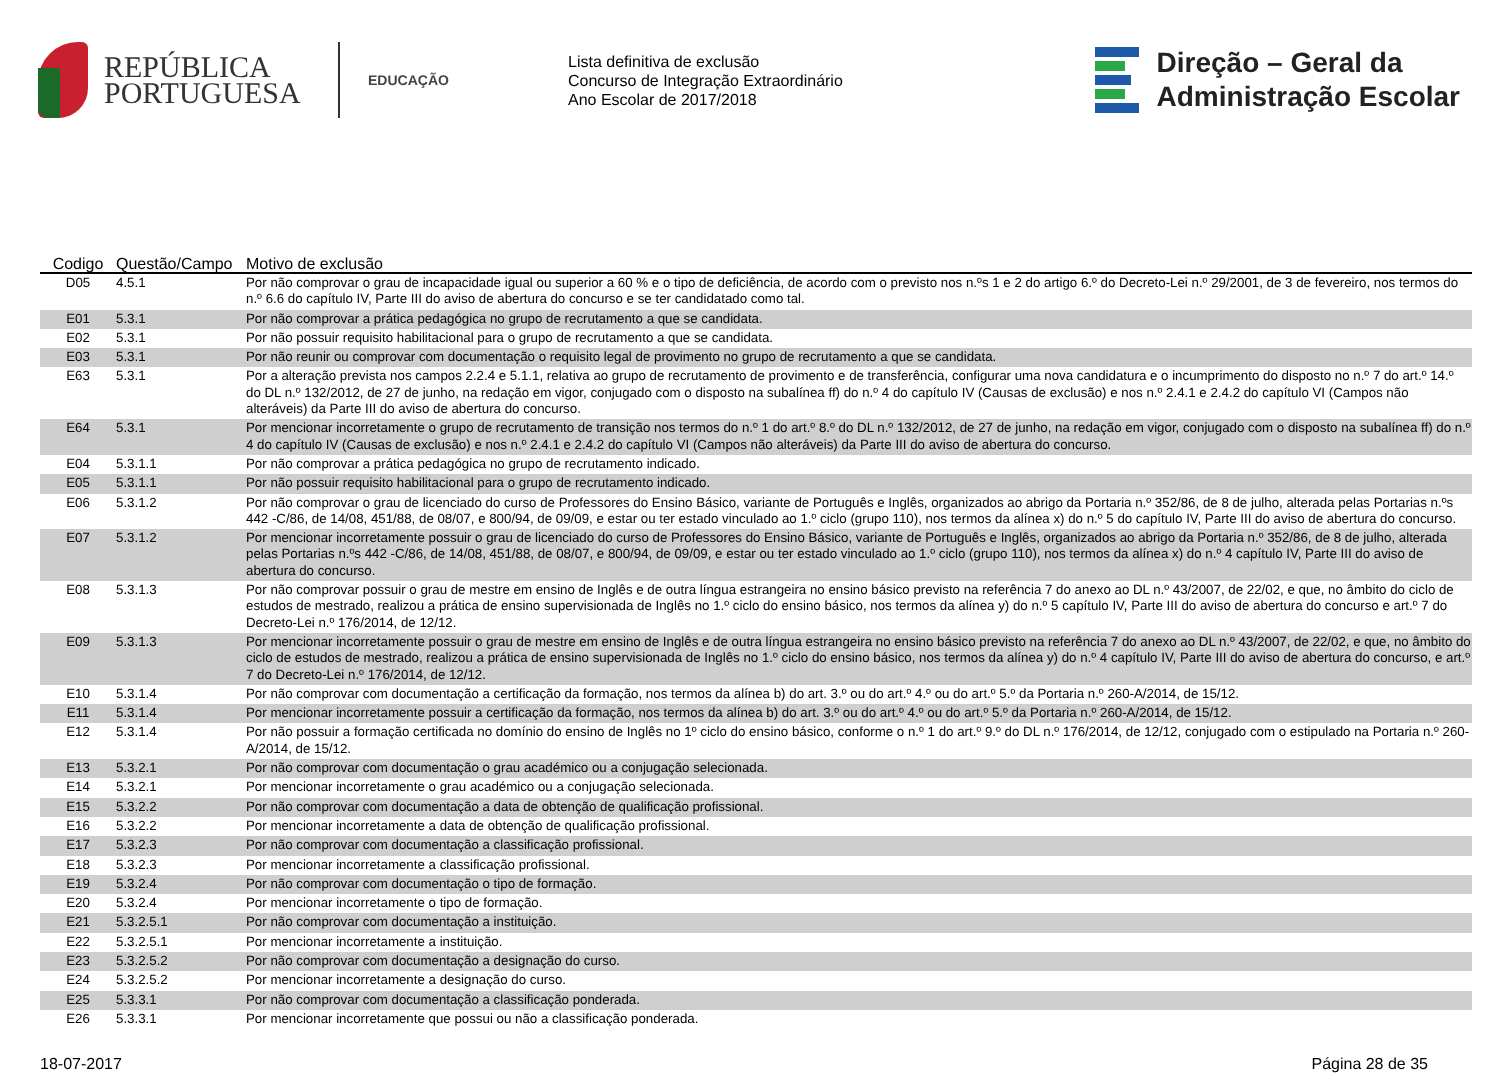REPÚBLICA
PORTUGUESA
EDUCAÇÃO
Lista definitiva de exclusão
Concurso de Integração Extraordinário
Ano Escolar de 2017/2018
Direção – Geral da
Administração Escolar
| Codigo | Questão/Campo | Motivo de exclusão |
| --- | --- | --- |
| D05 | 4.5.1 | Por não comprovar o grau de incapacidade igual ou superior a 60 % e o tipo de deficiência, de acordo com o previsto nos n.ºs 1 e 2 do artigo 6.º do Decreto-Lei n.º 29/2001, de 3 de fevereiro, nos termos do n.º 6.6 do capítulo IV, Parte III do aviso de abertura do concurso e se ter candidatado como tal. |
| E01 | 5.3.1 | Por não comprovar a prática pedagógica no grupo de recrutamento a que se candidata. |
| E02 | 5.3.1 | Por não possuir requisito habilitacional para o grupo de recrutamento a que se candidata. |
| E03 | 5.3.1 | Por não reunir ou comprovar com documentação o requisito legal de provimento no grupo de recrutamento a que se candidata. |
| E63 | 5.3.1 | Por a alteração prevista nos campos 2.2.4 e 5.1.1, relativa ao grupo de recrutamento de provimento e de transferência, configurar uma nova candidatura e o incumprimento do disposto no n.º 7 do art.º 14.º do DL n.º 132/2012, de 27 de junho, na redação em vigor, conjugado com o disposto na subalínea ff) do n.º 4 do capítulo IV (Causas de exclusão) e nos n.º 2.4.1 e 2.4.2 do capítulo VI (Campos não alteráveis) da Parte III do aviso de abertura do concurso. |
| E64 | 5.3.1 | Por mencionar incorretamente o grupo de recrutamento de transição nos termos do n.º 1 do art.º 8.º do DL n.º 132/2012, de 27 de junho, na redação em vigor, conjugado com o disposto na subalínea ff) do n.º 4 do capítulo IV (Causas de exclusão) e nos n.º 2.4.1 e 2.4.2 do capítulo VI (Campos não alteráveis) da Parte III do aviso de abertura do concurso. |
| E04 | 5.3.1.1 | Por não comprovar a prática pedagógica no grupo de recrutamento indicado. |
| E05 | 5.3.1.1 | Por não possuir requisito habilitacional para o grupo de recrutamento indicado. |
| E06 | 5.3.1.2 | Por não comprovar o grau de licenciado do curso de Professores do Ensino Básico, variante de Português e Inglês, organizados ao abrigo da Portaria n.º 352/86, de 8 de julho, alterada pelas Portarias n.ºs 442 -C/86, de 14/08, 451/88, de 08/07, e 800/94, de 09/09, e estar ou ter estado vinculado ao 1.º ciclo (grupo 110), nos termos da alínea x) do n.º 5 do capítulo IV, Parte III do aviso de abertura do concurso. |
| E07 | 5.3.1.2 | Por mencionar incorretamente possuir o grau de licenciado do curso de Professores do Ensino Básico, variante de Português e Inglês, organizados ao abrigo da Portaria n.º 352/86, de 8 de julho, alterada pelas Portarias n.ºs 442 -C/86, de 14/08, 451/88, de 08/07, e 800/94, de 09/09, e estar ou ter estado vinculado ao 1.º ciclo (grupo 110), nos termos da alínea x) do n.º 4 capítulo IV, Parte III do aviso de abertura do concurso. |
| E08 | 5.3.1.3 | Por não comprovar possuir o grau de mestre em ensino de Inglês e de outra língua estrangeira no ensino básico previsto na referência 7 do anexo ao DL n.º 43/2007, de 22/02, e que, no âmbito do ciclo de estudos de mestrado, realizou a prática de ensino supervisionada de Inglês no 1.º ciclo do ensino básico, nos termos da alínea y) do n.º 5 capítulo IV, Parte III do aviso de abertura do concurso e art.º 7 do Decreto-Lei n.º 176/2014, de 12/12. |
| E09 | 5.3.1.3 | Por mencionar incorretamente possuir o grau de mestre em ensino de Inglês e de outra língua estrangeira no ensino básico previsto na referência 7 do anexo ao DL n.º 43/2007, de 22/02, e que, no âmbito do ciclo de estudos de mestrado, realizou a prática de ensino supervisionada de Inglês no 1.º ciclo do ensino básico, nos termos da alínea y) do n.º 4 capítulo IV, Parte III do aviso de abertura do concurso, e art.º 7 do Decreto-Lei n.º 176/2014, de 12/12. |
| E10 | 5.3.1.4 | Por não comprovar com documentação a certificação da formação, nos termos da alínea b) do art. 3.º ou do art.º 4.º ou do art.º 5.º da Portaria n.º 260-A/2014, de 15/12. |
| E11 | 5.3.1.4 | Por mencionar incorretamente possuir a certificação da formação, nos termos da alínea b) do art. 3.º ou do art.º 4.º ou do art.º 5.º da Portaria n.º 260-A/2014, de 15/12. |
| E12 | 5.3.1.4 | Por não possuir a formação certificada no domínio do ensino de Inglês no 1º ciclo do ensino básico, conforme o n.º 1 do art.º 9.º do DL n.º 176/2014, de 12/12, conjugado com o estipulado na Portaria n.º 260-A/2014, de 15/12. |
| E13 | 5.3.2.1 | Por não comprovar com documentação o grau académico ou a conjugação selecionada. |
| E14 | 5.3.2.1 | Por mencionar incorretamente o grau académico ou a conjugação selecionada. |
| E15 | 5.3.2.2 | Por não comprovar com documentação a data de obtenção de qualificação profissional. |
| E16 | 5.3.2.2 | Por mencionar incorretamente a data de obtenção de qualificação profissional. |
| E17 | 5.3.2.3 | Por não comprovar com documentação a classificação profissional. |
| E18 | 5.3.2.3 | Por mencionar incorretamente a classificação profissional. |
| E19 | 5.3.2.4 | Por não comprovar com documentação o tipo de formação. |
| E20 | 5.3.2.4 | Por mencionar incorretamente o tipo de formação. |
| E21 | 5.3.2.5.1 | Por não comprovar com documentação a instituição. |
| E22 | 5.3.2.5.1 | Por mencionar incorretamente a instituição. |
| E23 | 5.3.2.5.2 | Por não comprovar com documentação a designação do curso. |
| E24 | 5.3.2.5.2 | Por mencionar incorretamente a designação do curso. |
| E25 | 5.3.3.1 | Por não comprovar com documentação a classificação ponderada. |
| E26 | 5.3.3.1 | Por mencionar incorretamente que possui ou não a classificação ponderada. |
18-07-2017 Página 28 de 35